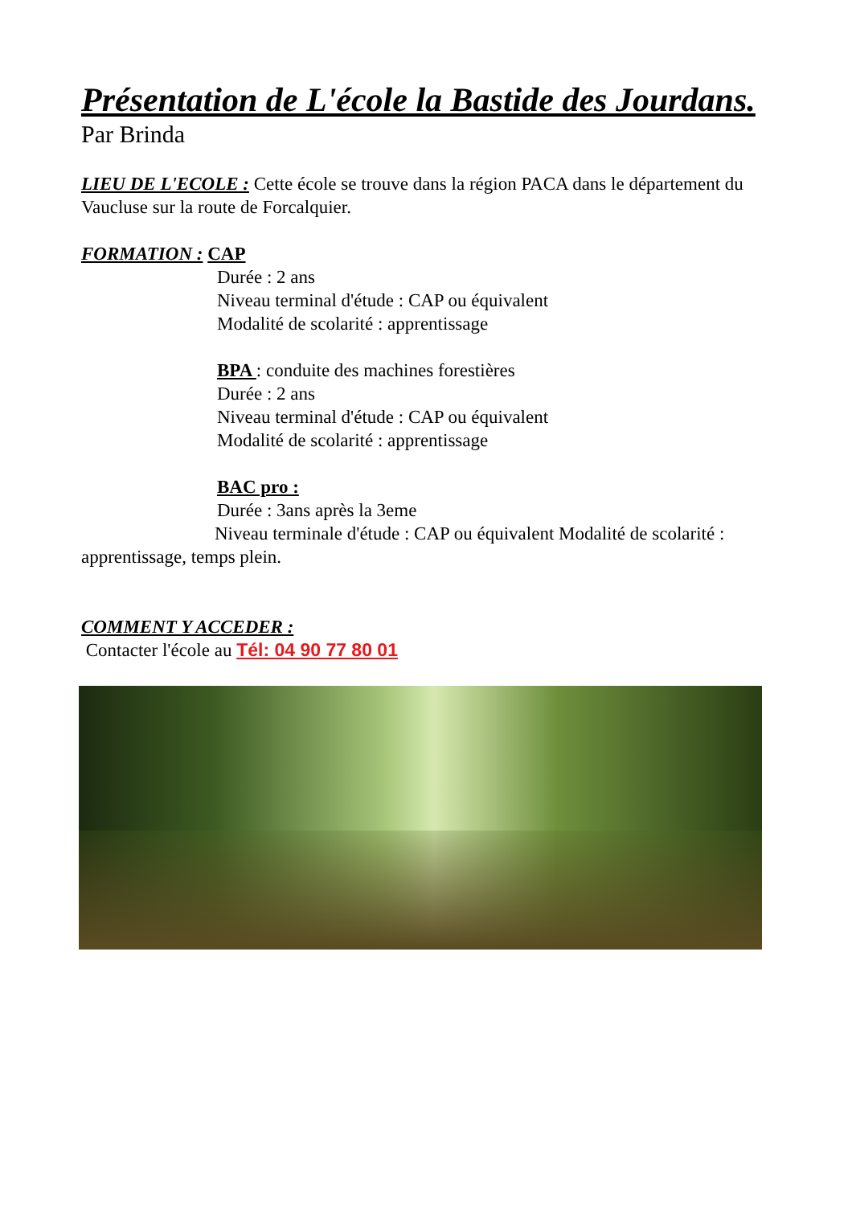Présentation de L'école la Bastide des Jourdans.
Par Brinda
LIEU DE L'ECOLE : Cette école se trouve dans la région PACA dans le département du Vaucluse sur la route de Forcalquier.
FORMATION : CAP
Durée : 2 ans
Niveau terminal d'étude : CAP ou équivalent
Modalité de scolarité : apprentissage
BPA : conduite des machines forestières
Durée : 2 ans
Niveau terminal d'étude : CAP ou équivalent
Modalité de scolarité : apprentissage
BAC pro :
Durée : 3ans après la 3eme
Niveau terminale d'étude : CAP ou équivalent Modalité de scolarité : apprentissage, temps plein.
COMMENT Y ACCEDER :
Contacter l'école au Tél: 04 90 77 80 01